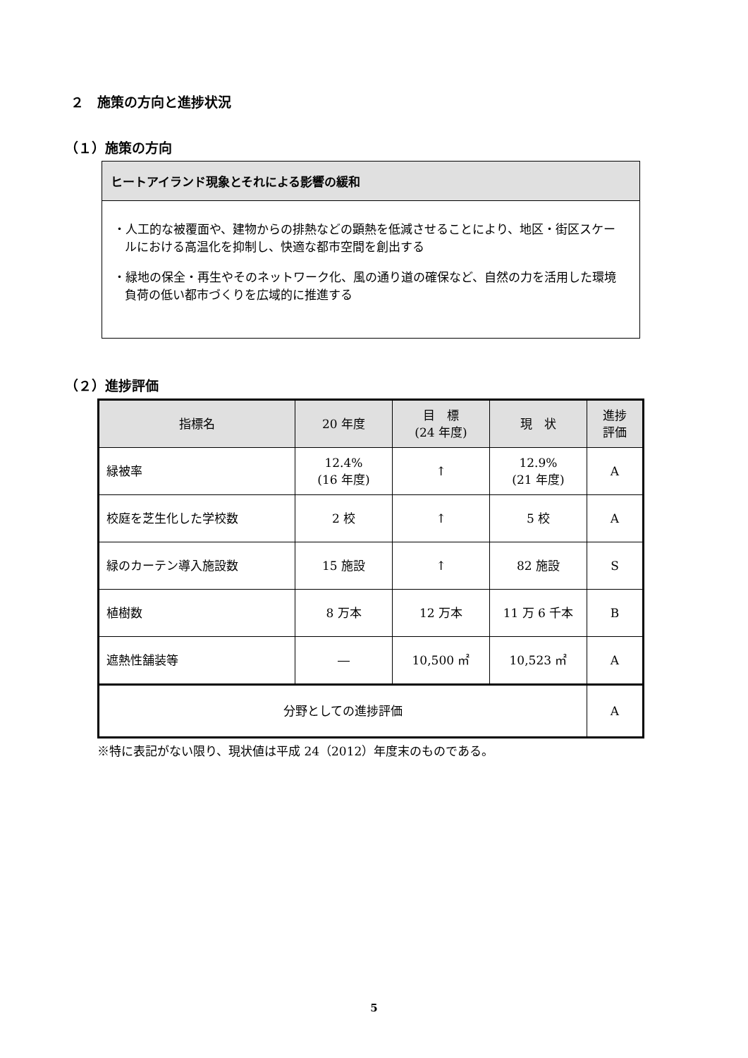２　施策の方向と進捗状況
（１）施策の方向
ヒートアイランド現象とそれによる影響の緩和
・人工的な被覆面や、建物からの排熱などの顕熱を低減させることにより、地区・街区スケールにおける高温化を抑制し、快適な都市空間を創出する
・緑地の保全・再生やそのネットワーク化、風の通り道の確保など、自然の力を活用した環境負荷の低い都市づくりを広域的に推進する
（２）進捗評価
| 指標名 | 20 年度 | 目 標 (24 年度) | 現 状 | 進捗 評価 |
| --- | --- | --- | --- | --- |
| 緑被率 | 12.4% (16 年度) | ↑ | 12.9% (21 年度) | A |
| 校庭を芝生化した学校数 | 2 校 | ↑ | 5 校 | A |
| 緑のカーテン導入施設数 | 15 施設 | ↑ | 82 施設 | S |
| 植樹数 | 8 万本 | 12 万本 | 11 万 6 千本 | B |
| 遮熱性舗装等 | ― | 10,500 ㎡ | 10,523 ㎡ | A |
| 分野としての進捗評価 | | | | A |
※特に表記がない限り、現状値は平成 24（2012）年度末のものである。
5